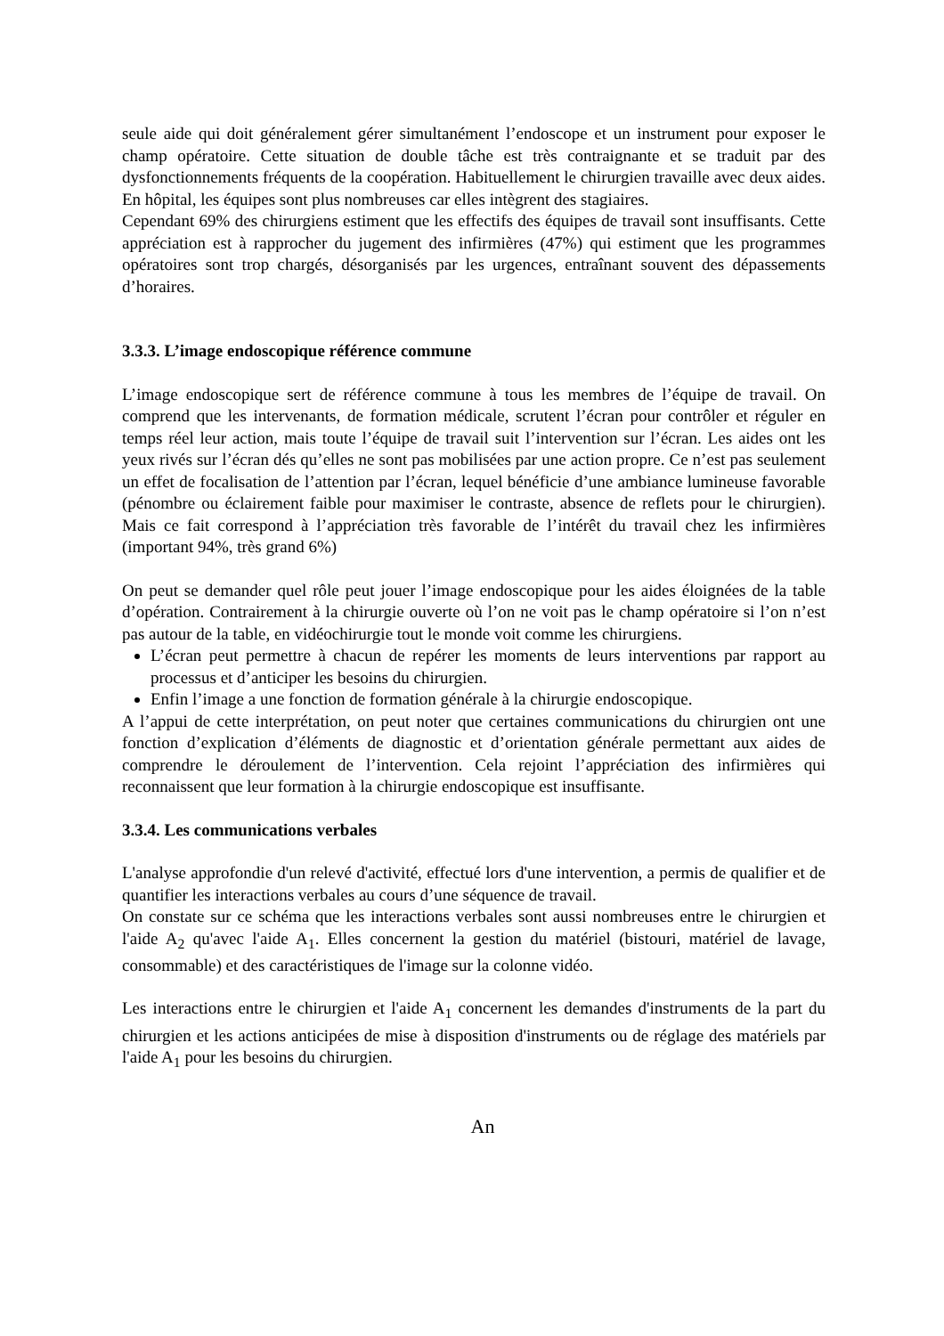seule aide qui doit généralement gérer simultanément l’endoscope et un instrument pour exposer le champ opératoire. Cette situation de double tâche est très contraignante et se traduit par des dysfonctionnements fréquents de la coopération. Habituellement le chirurgien travaille avec deux aides. En hôpital, les équipes sont plus nombreuses car elles intègrent des stagiaires.
Cependant 69% des chirurgiens estiment que les effectifs des équipes de travail sont insuffisants. Cette appréciation est à rapprocher du jugement des infirmières (47%) qui estiment que les programmes opératoires sont trop chargés, désorganisés par les urgences, entraînant souvent des dépassements d’horaires.
3.3.3. L’image endoscopique référence commune
L’image endoscopique sert de référence commune à tous les membres de l’équipe de travail. On comprend que les intervenants, de formation médicale, scrutent l’écran pour contrôler et réguler en temps réel leur action, mais toute l’équipe de travail suit l’intervention sur l’écran. Les aides ont les yeux rivés sur l’écran dés qu’elles ne sont pas mobilisées par une action propre. Ce n’est pas seulement un effet de focalisation de l’attention par l’écran, lequel bénéficie d’une ambiance lumineuse favorable (pénombre ou éclairement faible pour maximiser le contraste, absence de reflets pour le chirurgien). Mais ce fait correspond à l’appréciation très favorable de l’intérêt du travail chez les infirmières (important 94%, très grand 6%)
On peut se demander quel rôle peut jouer l’image endoscopique pour les aides éloignées de la table d’opération. Contrairement à la chirurgie ouverte où l’on ne voit pas le champ opératoire si l’on n’est pas autour de la table, en vidéochirurgie tout le monde voit comme les chirurgiens.
L’écran peut permettre à chacun de repérer les moments de leurs interventions par rapport au processus et d’anticiper les besoins du chirurgien.
Enfin l’image a une fonction de formation générale à la chirurgie endoscopique.
A l’appui de cette interprétation, on peut noter que certaines communications du chirurgien ont une fonction d’explication d’éléments de diagnostic et d’orientation générale permettant aux aides de comprendre le déroulement de l’intervention. Cela rejoint l’appréciation des infirmières qui reconnaissent que leur formation à la chirurgie endoscopique est insuffisante.
3.3.4. Les communications verbales
L'analyse approfondie d'un relevé d'activité, effectué lors d'une intervention, a permis de qualifier et de quantifier les interactions verbales au cours d’une séquence de travail.
On constate sur ce schéma que les interactions verbales sont aussi nombreuses entre le chirurgien et l'aide A<sub>2</sub> qu'avec l'aide A<sub>1</sub>. Elles concernent la gestion du matériel (bistouri, matériel de lavage, consommable) et des caractéristiques de l'image sur la colonne vidéo.
Les interactions entre le chirurgien et l'aide A<sub>1</sub> concernent les demandes d'instruments de la part du chirurgien et les actions anticipées de mise à disposition d'instruments ou de réglage des matériels par l'aide A<sub>1</sub> pour les besoins du chirurgien.
An